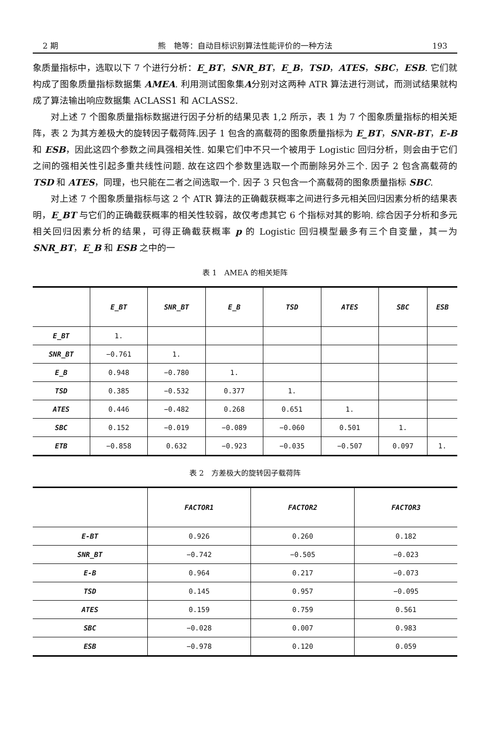2 期 熊　艳等：自动目标识别算法性能评价的一种方法 193
象质量指标中，选取以下 7 个进行分析：E_BT，SNR_BT，E_B，TSD，ATES，SBC，ESB. 它们就构成了图象质量指标数据集 AMEA. 利用测试图象集A分别对这两种 ATR 算法进行测试，而测试结果就构成了算法输出响应数据集 ACLASS1 和 ACLASS2.
对上述 7 个图象质量指标数据进行因子分析的结果见表 1,2 所示，表 1 为 7 个图象质量指标的相关矩阵，表 2 为其方差极大的旋转因子载荷阵.因子 1 包含的高载荷的图象质量指标为 E_BT，SNR-BT，E-B 和 ESB，因此这四个参数之间具强相关性. 如果它们中不只一个被用于 Logistic 回归分析，则会由于它们之间的强相关性引起多重共线性问题. 故在这四个参数里选取一个而删除另外三个. 因子 2 包含高载荷的 TSD 和 ATES，同理，也只能在二者之间选取一个. 因子 3 只包含一个高载荷的图象质量指标 SBC.
对上述 7 个图象质量指标与这 2 个 ATR 算法的正确截获概率之间进行多元相关回归因素分析的结果表明，E_BT 与它们的正确截获概率的相关性较弱，故仅考虑其它 6 个指标对其的影响. 综合因子分析和多元相关回归因素分析的结果，可得正确截获概率 p 的 Logistic 回归模型最多有三个自变量，其一为 SNR_BT，E_B 和 ESB 之中的一
表 1　AMEA 的相关矩阵
| | E_BT | SNR_BT | E_B | TSD | ATES | SBC | ESB |
| --- | --- | --- | --- | --- | --- | --- | --- |
| E_BT | 1. | | | | | | |
| SNR_BT | −0.761 | 1. | | | | | |
| E_B | 0.948 | −0.780 | 1. | | | | |
| TSD | 0.385 | −0.532 | 0.377 | 1. | | | |
| ATES | 0.446 | −0.482 | 0.268 | 0.651 | 1. | | |
| SBC | 0.152 | −0.019 | −0.089 | −0.060 | 0.501 | 1. | |
| ETB | −0.858 | 0.632 | −0.923 | −0.035 | −0.507 | 0.097 | 1. |
表 2　方差极大的旋转因子载荷阵
| | FACTOR1 | FACTOR2 | FACTOR3 |
| --- | --- | --- | --- |
| E-BT | 0.926 | 0.260 | 0.182 |
| SNR_BT | −0.742 | −0.505 | −0.023 |
| E-B | 0.964 | 0.217 | −0.073 |
| TSD | 0.145 | 0.957 | −0.095 |
| ATES | 0.159 | 0.759 | 0.561 |
| SBC | −0.028 | 0.007 | 0.983 |
| ESB | −0.978 | 0.120 | 0.059 |